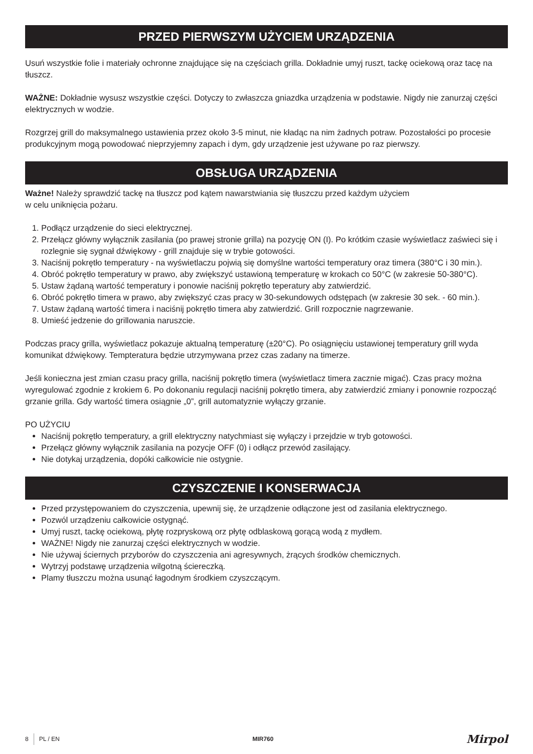PRZED PIERWSZYM UŻYCIEM URZĄDZENIA
Usuń wszystkie folie i materiały ochronne znajdujące się na częściach grilla. Dokładnie umyj ruszt, tackę ociekową oraz tacę na tłuszcz.
WAŻNE: Dokładnie wysusz wszystkie części. Dotyczy to zwłaszcza gniazdka urządzenia w podstawie. Nigdy nie zanurzaj części elektrycznych w wodzie.
Rozgrzej grill do maksymalnego ustawienia przez około 3-5 minut, nie kładąc na nim żadnych potraw. Pozostałości po procesie produkcyjnym mogą powodować nieprzyjemny zapach i dym, gdy urządzenie jest używane po raz pierwszy.
OBSŁUGA URZĄDZENIA
Ważne! Należy sprawdzić tackę na tłuszcz pod kątem nawarstwiania się tłuszczu przed każdym użyciem
w celu uniknięcia pożaru.
1. Podłącz urządzenie do sieci elektrycznej.
2. Przełącz główny wyłącznik zasilania (po prawej stronie grilla) na pozycję ON (I). Po krótkim czasie wyświetlacz zaświeci się i rozlegnie się sygnał dźwiękowy - grill znajduje się w trybie gotowości.
3. Naciśnij pokrętło temperatury - na wyświetlaczu pojwią się domyślne wartości temperatury oraz timera (380°C i 30 min.).
4. Obróć pokrętło temperatury w prawo, aby zwiększyć ustawioną temperaturę w krokach co 50°C (w zakresie 50-380°C).
5. Ustaw żądaną wartość temperatury i ponowie naciśnij pokrętło teperatury aby zatwierdzić.
6. Obróć pokrętło timera w prawo, aby zwiększyć czas pracy w 30-sekundowych odstępach (w zakresie 30 sek. - 60 min.).
7. Ustaw żądaną wartość timera i naciśnij pokrętło timera aby zatwierdzić. Grill rozpocznie nagrzewanie.
8. Umieść jedzenie do grillowania naruszcie.
Podczas pracy grilla, wyświetlacz pokazuje aktualną temperaturę (±20°C). Po osiągnięciu ustawionej temperatury grill wyda komunikat dźwiękowy. Tempteratura będzie utrzymywana przez czas zadany na timerze.
Jeśli konieczna jest zmian czasu pracy grilla, naciśnij pokrętło timera (wyświetlacz timera zacznie migać). Czas pracy można wyregulować zgodnie z krokiem 6. Po dokonaniu regulacji naciśnij pokrętło timera, aby zatwierdzić zmiany i ponownie rozpocząć grzanie grilla. Gdy wartość timera osiągnie „0”, grill automatyznie wyłączy grzanie.
PO UŻYCIU
Naciśnij pokrętło temperatury, a grill elektryczny natychmiast się wyłączy i przejdzie w tryb gotowości.
Przełącz główny wyłącznik zasilania na pozycje OFF (0) i odłącz przewód zasilający.
Nie dotykaj urządzenia, dopóki całkowicie nie ostygnie.
CZYSZCZENIE I KONSERWACJA
Przed przystępowaniem do czyszczenia, upewnij się, że urządzenie odłączone jest od zasilania elektrycznego.
Pozwól urządzeniu całkowicie ostygnąć.
Umyj ruszt, tackę ociekową, płytę rozpryskową orz płytę odblaskową gorącą wodą z mydłem.
WAŻNE! Nigdy nie zanurzaj części elektrycznych w wodzie.
Nie używaj ściernych przyborów do czyszczenia ani agresywnych, żrących środków chemicznych.
Wytrzyj podstawę urządzenia wilgotną ściereczką.
Plamy tłuszczu można usunąć łagodnym środkiem czyszczącym.
8 PL / EN MIR760 Mirpol